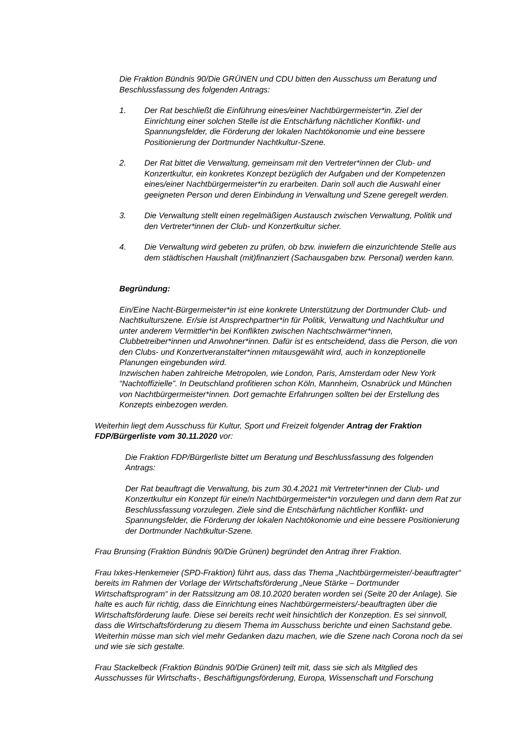Die Fraktion Bündnis 90/Die GRÜNEN und CDU bitten den Ausschuss um Beratung und Beschlussfassung des folgenden Antrags:
1. Der Rat beschließt die Einführung eines/einer Nachtbürgermeister*in. Ziel der Einrichtung einer solchen Stelle ist die Entschärfung nächtlicher Konflikt- und Spannungsfelder, die Förderung der lokalen Nachtökonomie und eine bessere Positionierung der Dortmunder Nachtkultur-Szene.
2. Der Rat bittet die Verwaltung, gemeinsam mit den Vertreter*innen der Club- und Konzertkultur, ein konkretes Konzept bezüglich der Aufgaben und der Kompetenzen eines/einer Nachtbürgermeister*in zu erarbeiten. Darin soll auch die Auswahl einer geeigneten Person und deren Einbindung in Verwaltung und Szene geregelt werden.
3. Die Verwaltung stellt einen regelmäßigen Austausch zwischen Verwaltung, Politik und den Vertreter*innen der Club- und Konzertkultur sicher.
4. Die Verwaltung wird gebeten zu prüfen, ob bzw. inwiefern die einzurichtende Stelle aus dem städtischen Haushalt (mit)finanziert (Sachausgaben bzw. Personal) werden kann.
Begründung:
Ein/Eine Nacht-Bürgermeister*in ist eine konkrete Unterstützung der Dortmunder Club- und Nachtkulturszene. Er/sie ist Ansprechpartner*in für Politik, Verwaltung und Nachtkultur und unter anderem Vermittler*in bei Konflikten zwischen Nachtschwärmer*innen, Clubbetreiber*innen und Anwohner*innen. Dafür ist es entscheidend, dass die Person, die von den Clubs- und Konzertveranstalter*innen mitausgewählt wird, auch in konzeptionelle Planungen eingebunden wird.
Inzwischen haben zahlreiche Metropolen, wie London, Paris, Amsterdam oder New York “Nachtoffizielle”. In Deutschland profitieren schon Köln, Mannheim, Osnabrück und München von Nachtbürgermeister*innen. Dort gemachte Erfahrungen sollten bei der Erstellung des Konzepts einbezogen werden.
Weiterhin liegt dem Ausschuss für Kultur, Sport und Freizeit folgender Antrag der Fraktion FDP/Bürgerliste vom 30.11.2020 vor:
Die Fraktion FDP/Bürgerliste bittet um Beratung und Beschlussfassung des folgenden Antrags:
Der Rat beauftragt die Verwaltung, bis zum 30.4.2021 mit Vertreter*innen der Club- und Konzertkultur ein Konzept für eine/n Nachtbürgermeister*in vorzulegen und dann dem Rat zur Beschlussfassung vorzulegen. Ziele sind die Entschärfung nächtlicher Konflikt- und Spannungsfelder, die Förderung der lokalen Nachtökonomie und eine bessere Positionierung der Dortmunder Nachtkultur-Szene.
Frau Brunsing (Fraktion Bündnis 90/Die Grünen) begründet den Antrag ihrer Fraktion.
Frau Ixkes-Henkemeier (SPD-Fraktion) führt aus, dass das Thema „Nachtbürgermeister/-beauftragter“ bereits im Rahmen der Vorlage der Wirtschaftsförderung „Neue Stärke – Dortmunder Wirtschaftsprogram“ in der Ratssitzung am 08.10.2020 beraten worden sei (Seite 20 der Anlage). Sie halte es auch für richtig, dass die Einrichtung eines Nachtbürgermeisters/-beauftragten über die Wirtschaftsförderung laufe. Diese sei bereits recht weit hinsichtlich der Konzeption. Es sei sinnvoll, dass die Wirtschaftsförderung zu diesem Thema im Ausschuss berichte und einen Sachstand gebe. Weiterhin müsse man sich viel mehr Gedanken dazu machen, wie die Szene nach Corona noch da sei und wie sie sich gestalte.
Frau Stackelbeck (Fraktion Bündnis 90/Die Grünen) teilt mit, dass sie sich als Mitglied des Ausschusses für Wirtschafts-, Beschäftigungsförderung, Europa, Wissenschaft und Forschung